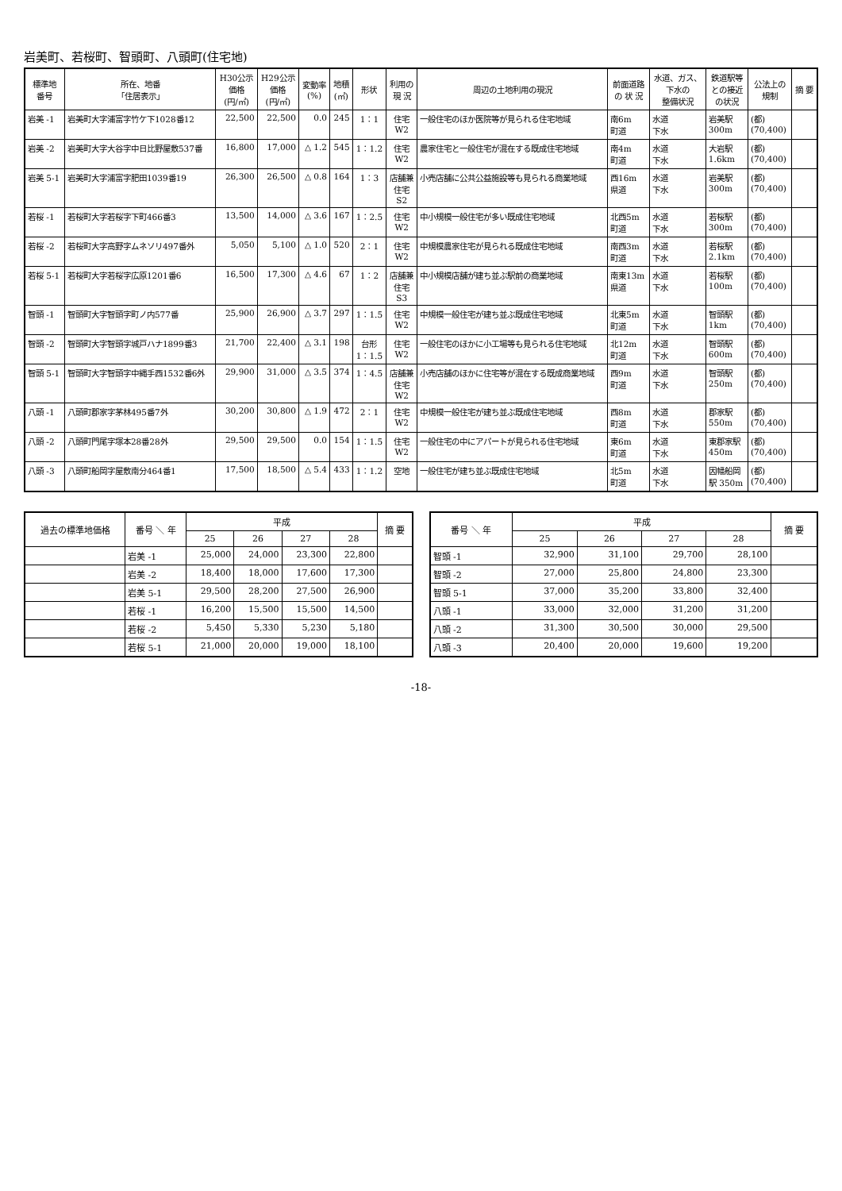岩美町、若桜町、智頭町、八頭町(住宅地)
| 標準地 番号 | 所在、地番 「住居表示」 | H30公示 価格 (円/㎡) | H29公示 価格 (円/㎡) | 変動率 (%) | 地積 (㎡) | 形状 | 利用の 現 況 | 周辺の土地利用の現況 | 前面道路 の 状 況 | 水道、ガス、 下水の 整備状況 | 鉄道駅等 との接近 の状況 | 公法上の 規制 | 摘 要 |
| --- | --- | --- | --- | --- | --- | --- | --- | --- | --- | --- | --- | --- | --- |
| 岩美 -1 | 岩美町大字浦富字竹ケ下1028番12 | 22,500 | 22,500 | 0.0 | 245 | 1：1 | 住宅 W2 | 一般住宅のほか医院等が見られる住宅地域 | 南6m 町道 | 水道 下水 | 岩美駅 300m | (都) (70,400) | |
| 岩美 -2 | 岩美町大字大谷字中日比野屋敷537番 | 16,800 | 17,000 | △ 1.2 | 545 | 1：1.2 | 住宅 W2 | 農家住宅と一般住宅が混在する既成住宅地域 | 南4m 町道 | 水道 下水 | 大岩駅 1.6km | (都) (70,400) | |
| 岩美 5-1 | 岩美町大字浦富字肥田1039番19 | 26,300 | 26,500 | △ 0.8 | 164 | 1：3 | 店舗兼 住宅 S2 | 小売店舗に公共公益施設等も見られる商業地域 | 西16m 県道 | 水道 下水 | 岩美駅 300m | (都) (70,400) | |
| 若桜 -1 | 若桜町大字若桜字下町466番3 | 13,500 | 14,000 | △ 3.6 | 167 | 1：2.5 | 住宅 W2 | 中小規模一般住宅が多い既成住宅地域 | 北西5m 町道 | 水道 下水 | 若桜駅 300m | (都) (70,400) | |
| 若桜 -2 | 若桜町大字高野字ムネソリ497番外 | 5,050 | 5,100 | △ 1.0 | 520 | 2：1 | 住宅 W2 | 中規模農家住宅が見られる既成住宅地域 | 南西3m 町道 | 水道 下水 | 若桜駅 2.1km | (都) (70,400) | |
| 若桜 5-1 | 若桜町大字若桜字広原1201番6 | 16,500 | 17,300 | △ 4.6 | 67 | 1：2 | 店舗兼 住宅 S3 | 中小規模店舗が建ち並ぶ駅前の商業地域 | 南東13m 県道 | 水道 下水 | 若桜駅 100m | (都) (70,400) | |
| 智頭 -1 | 智頭町大字智頭字町ノ内577番 | 25,900 | 26,900 | △ 3.7 | 297 | 1：1.5 | 住宅 W2 | 中規模一般住宅が建ち並ぶ既成住宅地域 | 北東5m 町道 | 水道 下水 | 智頭駅 1km | (都) (70,400) | |
| 智頭 -2 | 智頭町大字智頭字城戸ハナ1899番3 | 21,700 | 22,400 | △ 3.1 | 198 | 台形 1：1.5 | 住宅 W2 | 一般住宅のほかに小工場等も見られる住宅地域 | 北12m 町道 | 水道 下水 | 智頭駅 600m | (都) (70,400) | |
| 智頭 5-1 | 智頭町大字智頭字中縄手西1532番6外 | 29,900 | 31,000 | △ 3.5 | 374 | 1：4.5 | 店舗兼 住宅 W2 | 小売店舗のほかに住宅等が混在する既成商業地域 | 西9m 町道 | 水道 下水 | 智頭駅 250m | (都) (70,400) | |
| 八頭 -1 | 八頭町郡家字茅林495番7外 | 30,200 | 30,800 | △ 1.9 | 472 | 2：1 | 住宅 W2 | 中規模一般住宅が建ち並ぶ既成住宅地域 | 西8m 町道 | 水道 下水 | 郡家駅 550m | (都) (70,400) | |
| 八頭 -2 | 八頭町門尾字塚本28番28外 | 29,500 | 29,500 | 0.0 | 154 | 1：1.5 | 住宅 W2 | 一般住宅の中にアパートが見られる住宅地域 | 東6m 町道 | 水道 下水 | 東郡家駅 450m | (都) (70,400) | |
| 八頭 -3 | 八頭町船岡字屋敷南分464番1 | 17,500 | 18,500 | △ 5.4 | 433 | 1：1.2 | 空地 | 一般住宅が建ち並ぶ既成住宅地域 | 北5m 町道 | 水道 下水 | 因幡船岡 駅 350m | (都) (70,400) | |
| 過去の標準地価格 | 番号 ＼ 年 | 平成 | | | | 摘 要 |
| --- | --- | --- | --- | --- | --- | --- |
| | | 25 | 26 | 27 | 28 | |
| | 岩美 -1 | 25,000 | 24,000 | 23,300 | 22,800 | |
| | 岩美 -2 | 18,400 | 18,000 | 17,600 | 17,300 | |
| | 岩美 5-1 | 29,500 | 28,200 | 27,500 | 26,900 | |
| | 若桜 -1 | 16,200 | 15,500 | 15,500 | 14,500 | |
| | 若桜 -2 | 5,450 | 5,330 | 5,230 | 5,180 | |
| | 若桜 5-1 | 21,000 | 20,000 | 19,000 | 18,100 | |
| 番号 ＼ 年 | 平成 | | | | 摘 要 |
| --- | --- | --- | --- | --- | --- |
| | 25 | 26 | 27 | 28 | |
| 智頭 -1 | 32,900 | 31,100 | 29,700 | 28,100 | |
| 智頭 -2 | 27,000 | 25,800 | 24,800 | 23,300 | |
| 智頭 5-1 | 37,000 | 35,200 | 33,800 | 32,400 | |
| 八頭 -1 | 33,000 | 32,000 | 31,200 | 31,200 | |
| 八頭 -2 | 31,300 | 30,500 | 30,000 | 29,500 | |
| 八頭 -3 | 20,400 | 20,000 | 19,600 | 19,200 | |
-18-